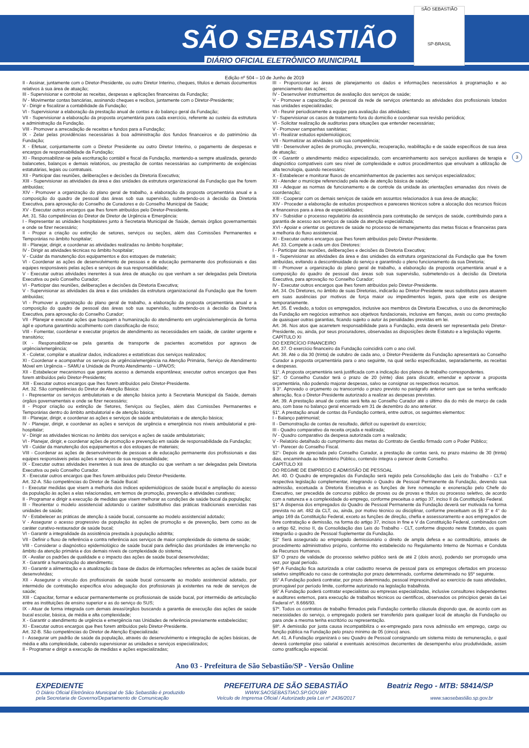SÃO SEBASTIÃO
DIÁRIO OFICIAL ELETRÔNICO MUNICIPAL
SÃO SEBASTIÃO
SP-BRASIL
Edição nº 504 – 10 de Junho de 2019
3
II - Assinar, juntamente com o Diretor-Presidente, ou outro Diretor Interino, cheques, títulos e demais documentos relativos à sua área de atuação;
III - Supervisionar e controlar as receitas, despesas e aplicações financeiras da Fundação;
IV - Movimentar contas bancárias, assinando cheques e recibos, juntamente com o Diretor-Presidente;
V - Dirigir e fiscalizar a contabilidade da Fundação;
VI - Supervisionar a elaboração da prestação anual de contas e do balanço geral da Fundação;
VII - Supervisionar a elaboração da proposta orçamentária para cada exercício, referente ao custeio da estrutura e administração da Fundação.
VIII - Promover a arrecadação de receitas e fundos para a Fundação;
IX - Zelar pelas providências necessárias à boa administração dos fundos financeiros e do patrimônio da Fundação;
X - Efetuar, conjuntamente com o Diretor Presidente ou outro Diretor Interino, o pagamento de despesas e encargos de responsabilidade da Fundação;
XI - Responsabilizar-se pela escrituração contábil e fiscal da Fundação, mantendo-a sempre atualizada, gerando balancetes, balanços e demais relatórios, ou prestação de contas necessárias ao cumprimento de exigências estatutárias, legais ou contratuais.
XII - Participar das reuniões, deliberações e decisões da Diretoria Executiva;
XIII - Supervisionar as atividades da área e das unidades da estrutura organizacional da Fundação que lhe forem atribuídas;
XIV - Promover a organização do plano geral de trabalho, a elaboração da proposta orçamentária anual e a composição do quadro de pessoal das áreas sob sua supervisão, submetendo-os à decisão da Diretoria Executiva, para aprovação do Conselho de Curadores e do Conselho Municipal de Saúde;
XV - Executar outros encargos que lhes forem atribuídos pelo Diretor-Presidente.
Art. 31. São competências do Diretor de Diretor de Urgência e Emergência:
I - Representar as unidades hospitalares junto à Secretaria Municipal de Saúde, demais órgãos governamentais e onde se fizer necessário;
II - Propor a criação ou extinção de setores, serviços ou seções, além das Comissões Permanentes e Temporárias no âmbito hospitalar;
III - Planejar, dirigir, e coordenar as atividades realizadas no âmbito hospitalar;
IV - Dirigir as atividades técnicas no âmbito hospitalar;
V - Cuidar da manutenção dos equipamentos e dos estoques de materiais;
VI - Coordenar as ações de desenvolvimento de pessoas e de educação permanente dos profissionais e das equipes responsáveis pelas ações e serviços de sua responsabilidade;
V - Executar outras atividades inerentes à sua área de atuação ou que venham a ser delegadas pela Diretoria Executiva ou pelo Conselho Curador;
VI - Participar das reuniões, deliberações e decisões da Diretoria Executiva;
V - Supervisionar as atividades da área e das unidades da estrutura organizacional da Fundação que lhe forem atribuídas;
VI - Promover a organização do plano geral de trabalho, a elaboração da proposta orçamentária anual e a composição do quadro de pessoal das áreas sob sua supervisão, submetendo-os à decisão da Diretoria Executiva, para aprovação do Conselho Curador;
VII - Planejar e executar ações que busquem a humanização do atendimento em urgência/emergência de forma ágil e oportuna garantindo acolhimento com classificação de risco;
VIII - Fomentar, coordenar e executar projetos de atendimento as necessidades em saúde, de caráter urgente e transitório;
IX - Responsabilizar-se pela garantia de transporte de pacientes acometidos por agravos de urgência/emergência;
X - Coletar, compilar e atualizar dados, indicadores e estatísticas dos serviços realizados;
XI - Coordenar e acompanhar os serviços de urgência/emergência na Atenção Primária, Serviço de Atendimento Móvel em Urgência – SAMU e Unidade de Pronto Atendimento – UPA/OS;
XII - Estabelecer mecanismos que garanta acesso a demanda espontânea; executar outros encargos que lhes forem atribuídos pelo Diretor-Presidente;
XIII - Executar outros encargos que lhes forem atribuídos pelo Diretor-Presidente.
Art. 32. São competências do Diretor de Atenção Básica:
I - Representar os serviços ambulatoriais e de atenção básica junto à Secretaria Municipal da Saúde, demais órgãos governamentais e onde se fizer necessário;
II - Propor criação ou extinção de Setores, Serviços ou Seções, além das Comissões Permanentes e Temporárias dentro do âmbito ambulatorial e de atenção básica;
III - Planejar, dirigir, e coordenar as ações e serviços de saúde ambulatoriais e de atenção básica;
IV - Planejar, dirigir, e coordenar as ações e serviços de urgência e emergência nos níveis ambulatorial e pré-hospitalar;
V - Dirigir as atividades técnicas no âmbito dos serviços e ações de saúde ambulatoriais;
VI - Planejar, dirigir, e coordenar ações de promoção e prevenção em saúde de responsabilidade da Fundação;
VII - Cuidar da manutenção dos equipamentos e dos estoques de materiais;
VIII - Coordenar as ações de desenvolvimento de pessoas e de educação permanente dos profissionais e das equipes responsáveis pelas ações e serviços de sua responsabilidade;
IX - Executar outras atividades inerentes à sua área de atuação ou que venham a ser delegadas pela Diretoria Executiva ou pelo Conselho Curador.
X - Executar outros encargos que lhes forem atribuídos pelo Diretor-Presidente.
Art. 32-A. São competências do Diretor de Saúde Bucal:
I - Executar medidas que visem a melhoria dos índices epidemiológicos de saúde bucal e ampliação do acesso da população às ações a elas relacionadas, em termos de promoção, prevenção e atividades curativas;
II - Programar e dirigir a execução de medidas que visem melhorar as condições de saúde bucal da população;
III - Reorientar o modelo assistencial adotando o caráter substitutivo das práticas tradicionais exercidas nas unidades de saúde;
IV - Estabelecer as práticas de atenção à saúde bucal, consoante ao modelo assistencial adotado;
V - Assegurar o acesso progressivo da população às ações de promoção e de prevenção, bem como as de caráter curativo-restaurador de saúde bucal;
VI - Garantir a integralidade da assistência prestada à população adstrita;
VII - Definir o fluxo de referência e contra referência aos serviços de maior complexidade do sistema de saúde;
VIII - Considerar o diagnóstico epidemiológico de saúde bucal para definição das prioridades de intervenção no âmbito da atenção primária e dos demais níveis de complexidade do sistema;
IX - Avaliar os padrões de qualidade e o impacto das ações de saúde bucal desenvolvidas;
X - Garantir a humanização do atendimento;
XI - Garantir a alimentação e a atualização da base de dados de informações referentes as ações de saúde bucal desenvolvidas;
XII - Assegurar o vínculo dos profissionais de saúde bucal consoante ao modelo assistencial adotado, por intermédio de contratação específica e/ou adequação dos profissionais já existentes na rede de serviços de saúde;
XIII - Capacitar, formar e educar permanentemente os profissionais de saúde bucal, por intermédio de articulação entre as instituições de ensino superior e as do serviço do SUS;
IX - Atuar de forma integrada com demais áreas/órgãos buscando a garantia de execução das ações de saúde bucal escolar, básica, de média e alta complexidade;
X - Garantir o atendimento de urgência e emergência nas Unidades de referência previamente estabelecidas;
XI - Executar outros encargos que lhes forem atribuídos pelo Diretor-Presidente.
Art. 32-B. São competências do Diretor de Atenção Especializada:
I - Assegurar um padrão de saúde da população, através do desenvolvimento e integração de ações básicas, de média e alta complexidade, cabendo supervisionar as unidades e serviços especializados;
II - Programar e dirigir a execução de medidas e ações especializadas;
III - Proporcionar às áreas de planejamento os dados e informações necessários à programação e ao gerenciamento das ações;
IV - Desenvolver instrumentos de avaliação dos serviços de saúde;
V - Promover a capacitação de pessoal da rede de serviços orientando as atividades dos profissionais lotados nas unidades especializadas;
VI - Reunir periodicamente a equipe para avaliação das atividades;
V - Supervisionar os casos de tratamento fora do domicílio e coordenar sua revisão periódica;
VI - Solicitar realização de auditorias para situações que entender necessárias;
V - Promover campanhas sanitárias;
VI - Realizar estudos epidemiológicos;
VII - Normatizar as atividades sob sua competência;
VIII - Desenvolver ações de promoção, prevenção, recuperação, reabilitação e de saúde específicos de sua área de atuação;
IX - Garantir o atendimento médico especializado, com encaminhamento aos serviços auxiliares de terapia e diagnóstico compatíveis com seu nível de complexidade e outros procedimentos que envolvam a utilização de alta tecnologia, quando necessário;
X - Estabelecer e monitorar fluxos de encaminhamentos de pacientes aos serviços especializados;
XI - Atender o munícipe referenciado pela rede de atenção básica de saúde;
XII - Adequar as normas de funcionamento e de controle da unidade às orientações emanadas dos níveis de coordenação;
XIII - Cooperar com os demais serviços de saúde em assuntos relacionados à sua área de atuação;
XIV - Proceder a elaboração de estudos prospectivos e pareceres técnicos sobre a alocação dos recursos físicos e financeiros para a área de especialidades;
XV - Subsidiar o processo regulatório da assistência para contratação de serviços de saúde, contribuindo para a garantia de acesso aos serviços de saúde da atenção especializada;
XVI - Apoiar e orientar os gestores de saúde no processo de remanejamento das metas físicas e financeiras para a melhoria do fluxo assistencial.
XI - Executar outros encargos que lhes forem atribuídos pelo Diretor-Presidente.
Art. 33. Compete a cada um dos Diretores:
I - Participar das reuniões, deliberações e decisões da Diretoria Executiva;
II - Supervisionar as atividades da área e das unidades da estrutura organizacional da Fundação que lhe forem atribuídas, evitando a descontinuidade do serviço e garantindo o pleno funcionamento da sua Diretoria;
III - Promover a organização do plano geral de trabalho, a elaboração da proposta orçamentária anual e a composição do quadro de pessoal das áreas sob sua supervisão, submetendo-os à decisão da Diretoria Executiva, para aprovação no Conselho Curador;
IV - Executar outros encargos que lhes forem atribuídos pelo Diretor-Presidente.
Art. 34. Os Diretores, no âmbito de suas Diretorias, indicarão ao Diretor-Presidente seus substitutos para atuarem em suas ausências por motivos de força maior ou impedimentos legais, para que este os designe temporariamente.
Art. 35. É vedado, a todos os empregados, inclusive aos membros da Diretoria Executiva, o uso da denominação da Fundação em negócios estranhos aos objetivos fundacionais, inclusive em fianças, avais ou como prestação de quaisquer outras garantias, ficando sujeito o autor às penalidades previstas em lei.
Art. 36. Nos atos que acarretem responsabilidade para a Fundação, esta deverá ser representada pelo Diretor-Presidente, ou, ainda, por seus procuradores, observadas as disposições deste Estatuto e a legislação vigente.
CAPÍTULO XI
DO EXERCÍCIO FINANCEIRO
Art. 37. O exercício financeiro da Fundação coincidirá com o ano civil.
Art. 38. Até o dia 30 (trinta) de outubro de cada ano, o Diretor-Presidente da Fundação apresentará ao Conselho Curador a proposta orçamentária para o ano seguinte, na qual serão especificadas, separadamente, as receitas e despesas.
§1°. A proposta orçamentária será justificada com a indicação dos planos de trabalho correspondentes.
§2°. O Conselho Curador terá o prazo de 20 (vinte) dias para discutir, emendar e aprovar a proposta orçamentária, não podendo majorar despesas, salvo se consignar os respectivos recursos.
§ 3°. Aprovado o orçamento ou transcorrido o prazo previsto no parágrafo anterior sem que se tenha verificado alteração, fica o Diretor-Presidente autorizado a realizar as despesas previstas.
Art. 39. A prestação anual de contas será feita ao Conselho Curador até o último dia do mês de março de cada ano, com base no balanço geral encerrado em 31 de dezembro do ano anterior.
§1°. A prestação anual de contas da Fundação conterá, entre outros, os seguintes elementos:
I - Balanço patrimonial;
II - Demonstração de contas de resultado, déficit ou superávit do exercício;
III - Quadro comparativo da receita orçada e realizada;
IV - Quadro comparativo da despesa autorizada com a realizada;
V - Relatório detalhado do cumprimento das metas do Contrato de Gestão firmado com o Poder Público;
VI - Parecer do Conselho Fiscal.
§2°- Depois de apreciada pelo Conselho Curador, a prestação de contas será, no prazo máximo de 30 (trinta) dias, encaminhada ao Ministério Público, contendo íntegra o parecer deste Conselho.
CAPÍTULO XII
DO REGIME DE EMPREGO E ADMISSÃO DE PESSOAL
Art. 40. O Quadro de empregados da Fundação será regido pela Consolidação das Leis do Trabalho - CLT e respectiva legislação complementar, integrando o Quadro de Pessoal Permanente da Fundação, devendo sua admissão, excetuada a Diretoria Executiva e as funções de livre nomeação e exoneração pelo Chefe do Executivo, ser precedida de concurso público de provas ou de provas e títulos ou processo seletivo, de acordo com a natureza e a complexidade do emprego, conforme preceitua o artigo 37, inciso II da Constituição Federal.
§1° A dispensa dos empregados do Quadro de Pessoal Permanente da Fundação deverá ser motivada na forma prevista no art. 482 da CLT, ou, ainda, por motivo técnico ou disciplinar, conforme preceituam os §§ 3° e 4° do artigo 169 da Constituição Federal, exceto as funções de direção, chefia e assessoramento e aos empregados de livre contratação e demissão, na forma do artigo 37, incisos in fine e V da Constituição Federal, combinados com o artigo 62, inciso II, da Consolidação das Leis do Trabalho - CLT, conforme disposto neste Estatuto, os quais integrarão o quadro de Pessoal Suplementar da Fundação.
§2° Será assegurado ao empregado demissionário o direito de ampla defesa e ao contraditório, através de procedimento administrativo próprio, conforme rito estabelecido no Regulamento Interno de Normas e Conduta de Recursos Humanos.
§3° O prazo de validade do processo seletivo público será de até 2 (dois anos), podendo ser prorrogado uma vez, por igual período.
§4º A Fundação fica autorizada a criar cadastro reserva de pessoal para os empregos ofertados em processo seletivo simplificado no caso de contratação por prazo determinado, conforme determinado no §5º seguinte.
§5° A Fundação poderá contratar, por prazo determinado, pessoal imprescindível ao exercício de suas atividades, prorrogável por período limite, conforme autorizado na legislação trabalhista.
§6° A Fundação poderá contratar especialistas ou empresas especializadas, inclusive consultores independentes e auditores externos, para execução de trabalhos técnicos ou científicos, observados os princípios gerais da Lei Federal nº. 8.666/93.
§7º. Todos os contratos de trabalho firmados pela Fundação conterão cláusula dispondo que, de acordo com as necessidades do serviço, o empregado poderá ser transferido para qualquer local de atuação da Fundação ou para onde a mesma tenha escritório ou representação.
§8º. A demissão por justa causa incompatibiliza o ex-empregado para nova admissão em emprego, cargo ou função pública na Fundação pelo prazo mínimo de 05 (cinco) anos.
Art. 41. A Fundação organizará o seu Quadro de Pessoal consignando um sistema misto de remuneração, o qual deverá contemplar piso salarial e eventuais acréscimos decorrentes de desempenho e/ou produtividade, assim como gratificação especial.
Ano 03 - Prefeitura de São Sebastião/SP - Versão Online
EXPEDIENTE
O Diário Oficial Eletrôniico Municipal de São Sebastião é produzido
pela Secretaria de Governo/Departamento de Comunicação
PREFEITURA DE SÃO SEBASTIÃO
WWW.SAOSEBASTIAO.SP.GOV.BR
Veículo de Imprensa Oficial / Autorizado pela Lei nº 2436/2017
Beatriz Rego - MTB: 58414/SP
www.saosebastião.sp.gov.br